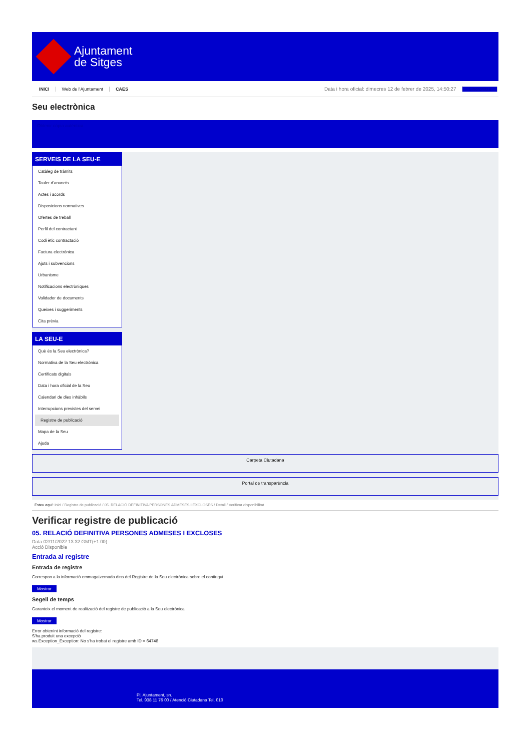Ajuntament
de Sitges
INICI Web de l'Ajuntament CAES Data i hora oficial: dimecres 12 de febrer de 2025, 14:50:27 Sincronitza
Seu electrònica
Obtenir còpia autèntica
SERVEIS DE LA SEU-E
Catàleg de tràmits
Tauler d'anuncis
Actes i acords
Disposicions normatives
Ofertes de treball
Perfil del contractant
Codi ètic contractació
Factura electrònica
Ajuts i subvencions
Urbanisme
Notificacions electròniques
Validador de documents
Queixes i suggeriments
Cita prèvia
LA SEU-E
Què és la Seu electrònica?
Normativa de la Seu electrònica
Certificats digitals
Data i hora oficial de la Seu
Calendari de dies inhàbils
Interrupcions previstes del servei
Registre de publicació
Mapa de la Seu
Ajuda
Carpeta Ciutadana
Portal de transparència
Esteu aquí: Inici / Registre de publicació / 05. RELACIÓ DEFINITIVA PERSONES ADMESES I EXCLOSES / Detall / Verificar disponibilitat
Verificar registre de publicació
05. RELACIÓ DEFINITIVA PERSONES ADMESES I EXCLOSES
Data 02/11/2022 13:32 GMT(+1:00)
Acció Disponible
Entrada al registre
Entrada de registre
Correspon a la informació emmagatzemada dins del Registre de la Seu electrònica sobre el contingut
Mostrar
Segell de temps
Garanteix el moment de realització del registre de publicació a la Seu electrònica
Mostrar
Error obtenint informació del registre:
S'ha produit una excepció
ws.Exception_Exception: No s'ha trobat el registre amb ID = 64748
Pl. Ajuntament, sn.
Tel. 938 11 76 00 / Atenció Ciutadana Tel. 010